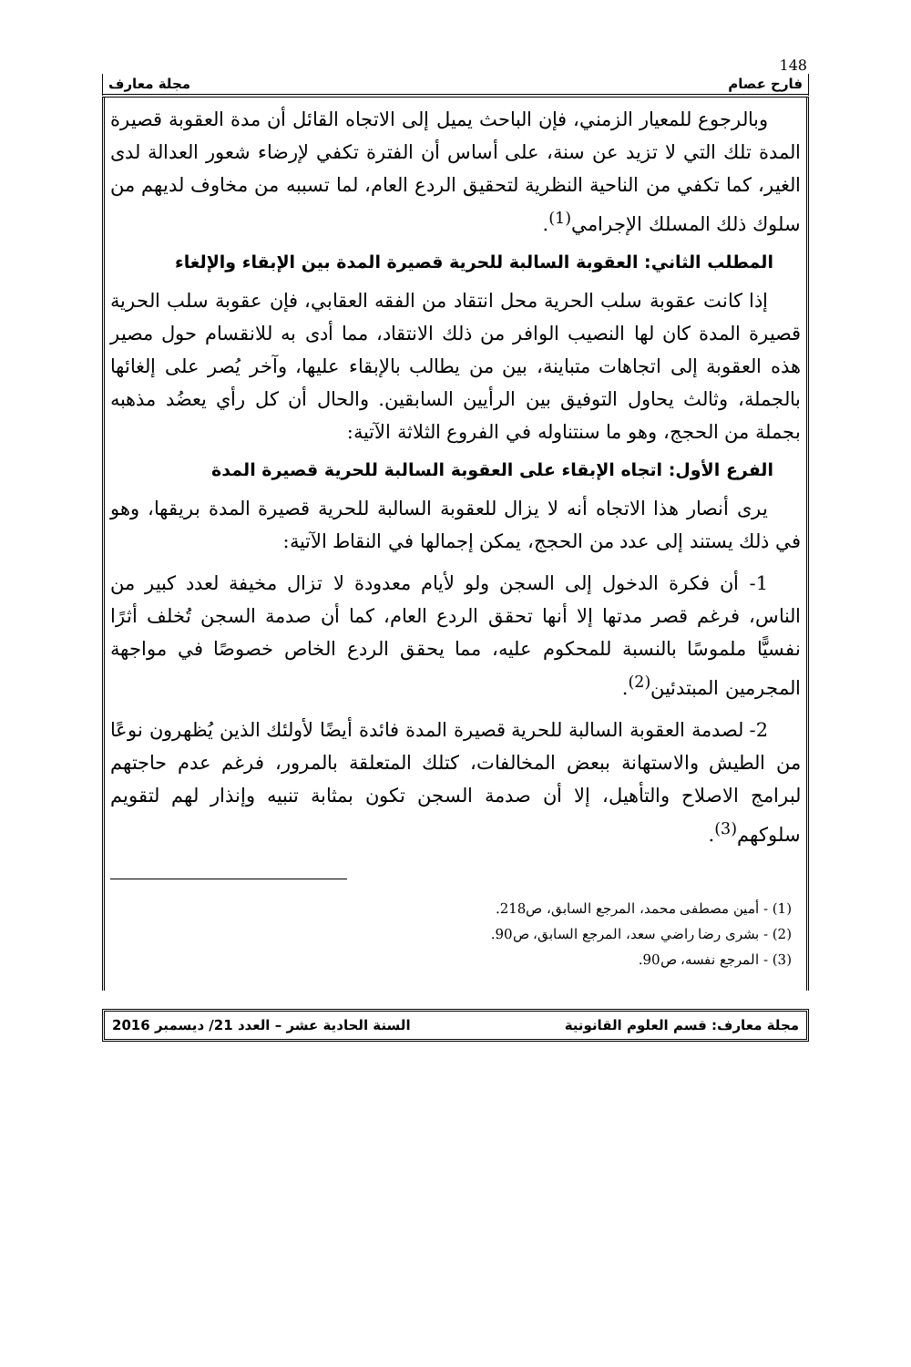148
فارح عصام مجلة معارف
وبالرجوع للمعيار الزمني، فإن الباحث يميل إلى الاتجاه القائل أن مدة العقوبة قصيرة المدة تلك التي لا تزيد عن سنة، على أساس أن الفترة تكفي لإرضاء شعور العدالة لدى الغير، كما تكفي من الناحية النظرية لتحقيق الردع العام، لما تسببه من مخاوف لديهم من سلوك ذلك المسلك الإجرامي<sup>(1)</sup>.
المطلب الثاني: العقوبة السالبة للحرية قصيرة المدة بين الإبقاء والإلغاء
إذا كانت عقوبة سلب الحرية محل انتقاد من الفقه العقابي، فإن عقوبة سلب الحرية قصيرة المدة كان لها النصيب الوافر من ذلك الانتقاد، مما أدى به للانقسام حول مصير هذه العقوبة إلى اتجاهات متباينة، بين من يطالب بالإبقاء عليها، وآخر يُصر على إلغائها بالجملة، وثالث يحاول التوفيق بين الرأيين السابقين. والحال أن كل رأي يعضُد مذهبه بجملة من الحجج، وهو ما سنتناوله في الفروع الثلاثة الآتية:
الفرع الأول: اتجاه الإبقاء على العقوبة السالبة للحرية قصيرة المدة
يرى أنصار هذا الاتجاه أنه لا يزال للعقوبة السالبة للحرية قصيرة المدة بريقها، وهو في ذلك يستند إلى عدد من الحجج، يمكن إجمالها في النقاط الآتية:
1- أن فكرة الدخول إلى السجن ولو لأيام معدودة لا تزال مخيفة لعدد كبير من الناس، فرغم قصر مدتها إلا أنها تحقق الردع العام، كما أن صدمة السجن تُخلف أثرًا نفسيًّا ملموسًا بالنسبة للمحكوم عليه، مما يحقق الردع الخاص خصوصًا في مواجهة المجرمين المبتدئين<sup>(2)</sup>.
2- لصدمة العقوبة السالبة للحرية قصيرة المدة فائدة أيضًا لأولئك الذين يُظهرون نوعًا من الطيش والاستهانة ببعض المخالفات، كتلك المتعلقة بالمرور، فرغم عدم حاجتهم لبرامج الاصلاح والتأهيل، إلا أن صدمة السجن تكون بمثابة تنبيه وإنذار لهم لتقويم سلوكهم<sup>(3)</sup>.
(1) - أمين مصطفى محمد، المرجع السابق، ص218.
(2) - بشرى رضا راضي سعد، المرجع السابق، ص90.
(3) - المرجع نفسه، ص90.
مجلة معارف: قسم العلوم القانونية السنة الحادية عشر – العدد 21/ ديسمبر 2016